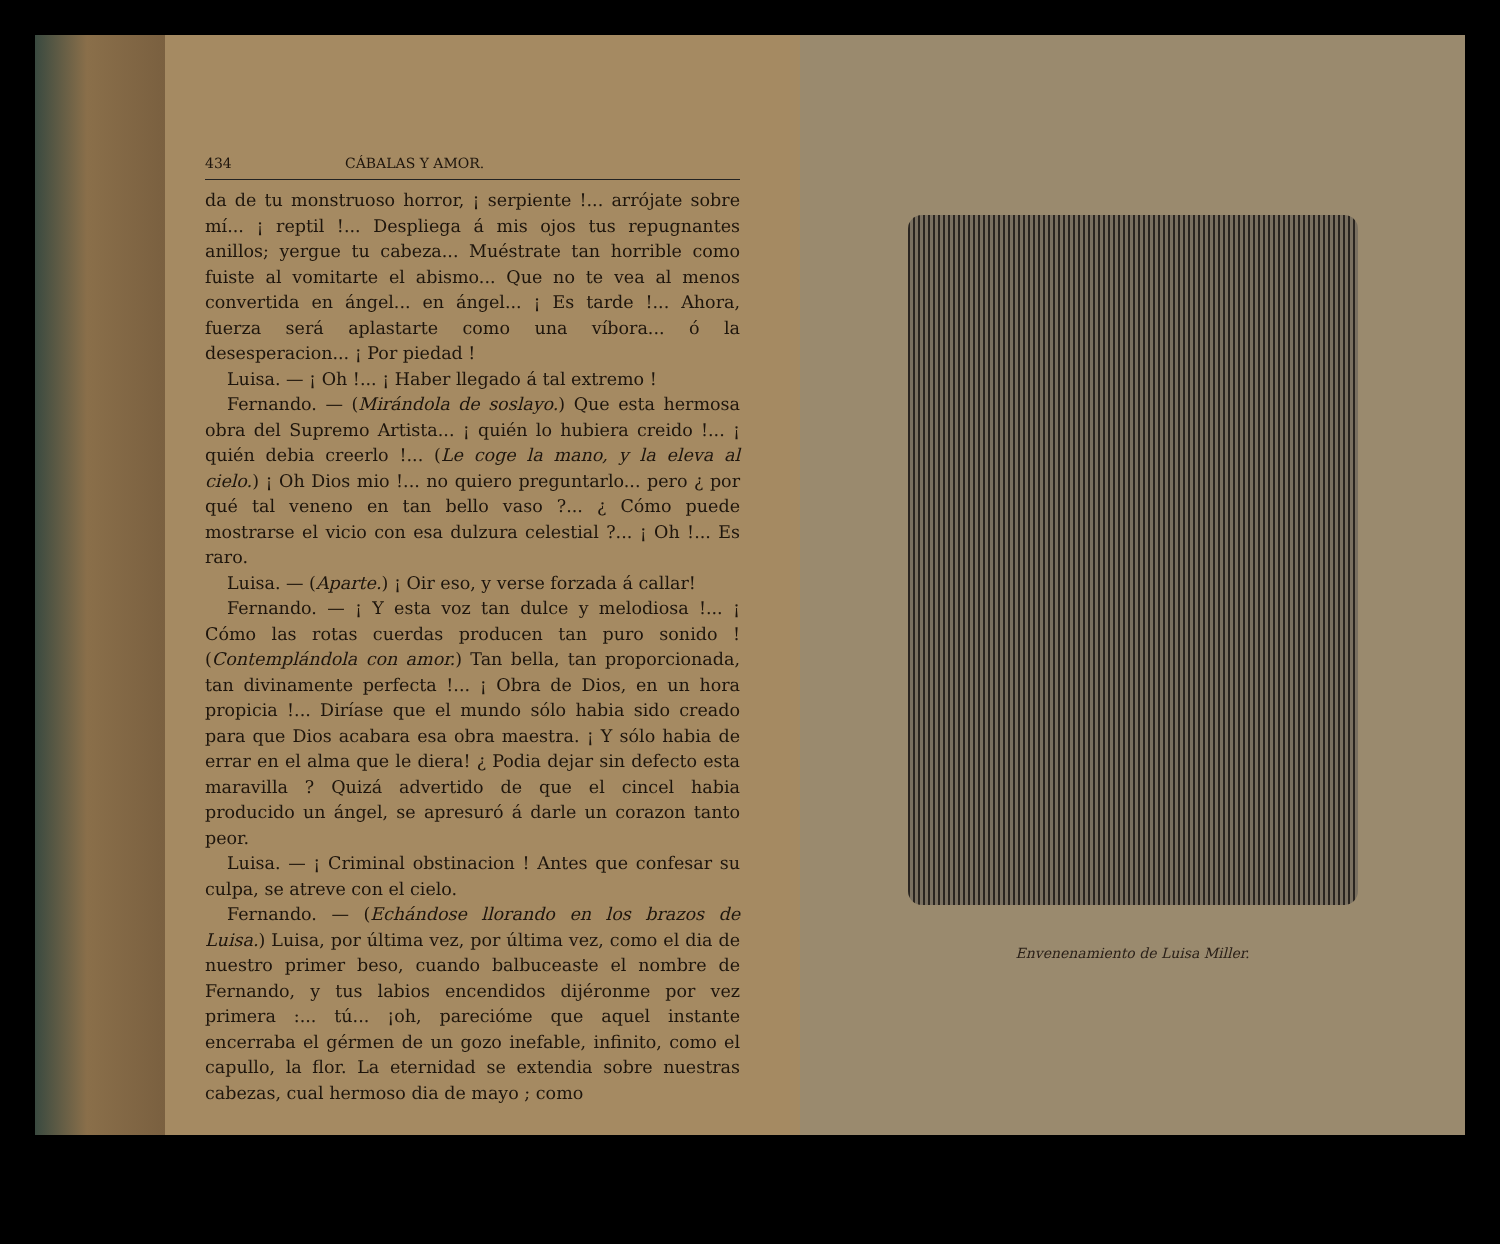434 CÁBALAS Y AMOR.
da de tu monstruoso horror, ¡ serpiente !... arrójate sobre mí... ¡ reptil !... Despliega á mis ojos tus repugnantes anillos; yergue tu cabeza... Muéstrate tan horrible como fuiste al vomitarte el abismo... Que no te vea al menos convertida en ángel... en ángel... ¡ Es tarde !... Ahora, fuerza será aplastarte como una víbora... ó la desesperacion... ¡ Por piedad !
Luisa. — ¡ Oh !... ¡ Haber llegado á tal extremo !
Fernando. — (Mirándola de soslayo.) Que esta hermosa obra del Supremo Artista... ¡ quién lo hubiera creido !... ¡ quién debia creerlo !... (Le coge la mano, y la eleva al cielo.) ¡ Oh Dios mio !... no quiero preguntarlo... pero ¿ por qué tal veneno en tan bello vaso ?... ¿ Cómo puede mostrarse el vicio con esa dulzura celestial ?... ¡ Oh !... Es raro.
Luisa. — (Aparte.) ¡ Oir eso, y verse forzada á callar!
Fernando. — ¡ Y esta voz tan dulce y melodiosa !... ¡ Cómo las rotas cuerdas producen tan puro sonido ! (Contemplándola con amor.) Tan bella, tan proporcionada, tan divinamente perfecta !... ¡ Obra de Dios, en un hora propicia !... Diríase que el mundo sólo habia sido creado para que Dios acabara esa obra maestra. ¡ Y sólo habia de errar en el alma que le diera! ¿ Podia dejar sin defecto esta maravilla ? Quizá advertido de que el cincel habia producido un ángel, se apresuró á darle un corazon tanto peor.
Luisa. — ¡ Criminal obstinacion ! Antes que confesar su culpa, se atreve con el cielo.
Fernando. — (Echándose llorando en los brazos de Luisa.) Luisa, por última vez, por última vez, como el dia de nuestro primer beso, cuando balbuceaste el nombre de Fernando, y tus labios encendidos dijéronme por vez primera :... tú... ¡oh, parecióme que aquel instante encerraba el gérmen de un gozo inefable, infinito, como el capullo, la flor. La eternidad se extendia sobre nuestras cabezas, cual hermoso dia de mayo ; como
Envenenamiento de Luisa Miller.